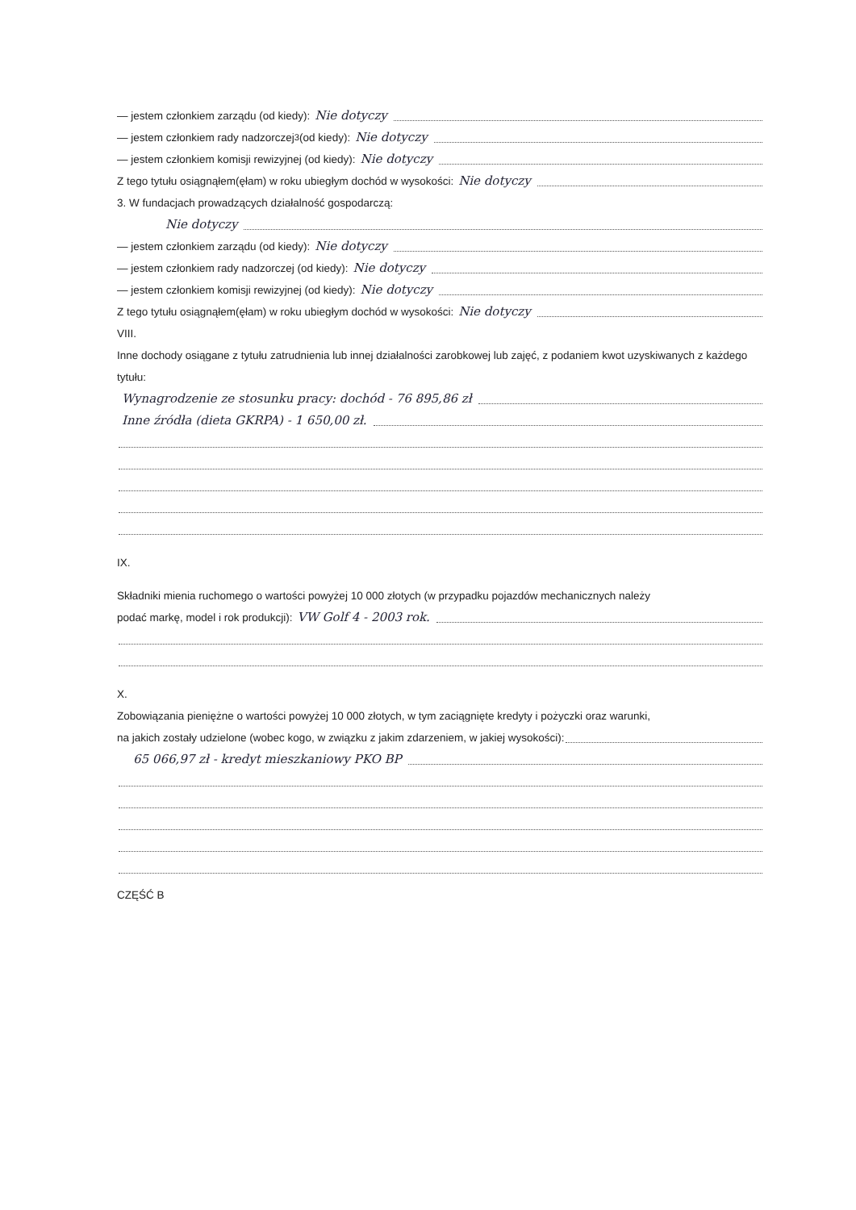— jestem członkiem zarządu (od kiedy): Nie dotyczy
— jestem członkiem rady nadzorczej<sup>3</sup> (od kiedy): Nie dotyczy
— jestem członkiem komisji rewizyjnej (od kiedy): Nie dotyczy
Z tego tytułu osiągnąłem(ęłam) w roku ubiegłym dochód w wysokości: Nie dotyczy
3. W fundacjach prowadzących działalność gospodarczą:
Nie dotyczy
— jestem członkiem zarządu (od kiedy): Nie dotyczy
— jestem członkiem rady nadzorczej (od kiedy): Nie dotyczy
— jestem członkiem komisji rewizyjnej (od kiedy): Nie dotyczy
Z tego tytułu osiągnąłem(ęłam) w roku ubiegłym dochód w wysokości: Nie dotyczy
VIII.
Inne dochody osiągane z tytułu zatrudnienia lub innej działalności zarobkowej lub zajęć, z podaniem kwot uzyskiwanych z każdego tytułu:
Wynagrodzenie ze stosunku pracy: dochód - 76 895,86 zł
Inne źródła (dieta GKRPA) - 1 650,00 zł.
IX.
Składniki mienia ruchomego o wartości powyżej 10 000 złotych (w przypadku pojazdów mechanicznych należy
podać markę, model i rok produkcji): VW Golf 4 - 2003 rok.
X.
Zobowiązania pieniężne o wartości powyżej 10 000 złotych, w tym zaciągnięte kredyty i pożyczki oraz warunki,
na jakich zostały udzielone (wobec kogo, w związku z jakim zdarzeniem, w jakiej wysokości):
65 066,97 zł - kredyt mieszkaniowy PKO BP
CZĘŚĆ B